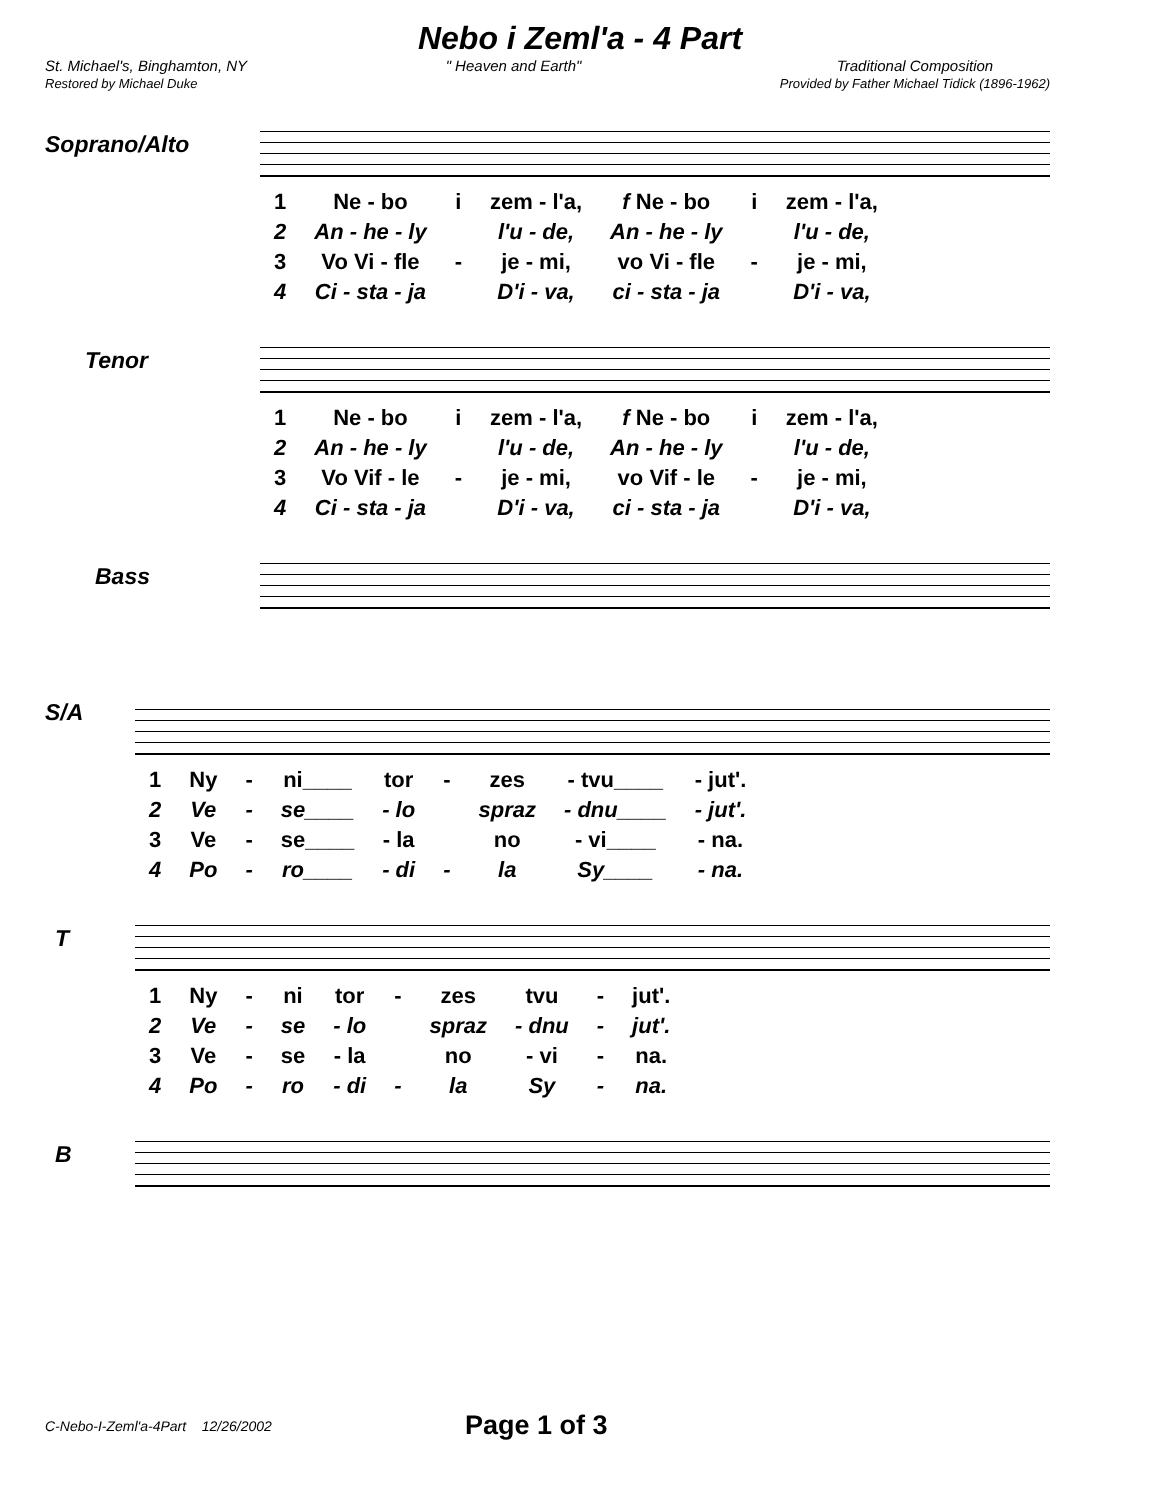Nebo i Zeml'a - 4 Part
St. Michael's, Binghamton, NY
Restored by Michael Duke
" Heaven and Earth" Traditional Composition
Provided by Father Michael Tidick (1896-1962)
Soprano/Alto
| 1 | Ne - bo | i | zem - l'a, | f Ne - bo | i | zem - l'a, |
| 2 | An - he - ly | | l'u - de, | An - he - ly | | l'u - de, |
| 3 | Vo Vi - fle | - | je - mi, | vo Vi - fle | - | je - mi, |
| 4 | Ci - sta - ja | | D'i - va, | ci - sta - ja | | D'i - va, |
Tenor
| 1 | Ne - bo | i | zem - l'a, | f Ne - bo | i | zem - l'a, |
| 2 | An - he - ly | | l'u - de, | An - he - ly | | l'u - de, |
| 3 | Vo Vif - le | - | je - mi, | vo Vif - le | - | je - mi, |
| 4 | Ci - sta - ja | | D'i - va, | ci - sta - ja | | D'i - va, |
Bass
S/A
| 1 | Ny | - | ni____ | tor | - | zes | - tvu____ | - jut'. |
| 2 | Ve | - | se____ | - lo | | spraz | - dnu____ | - jut'. |
| 3 | Ve | - | se____ | - la | | no | - vi____ | - na. |
| 4 | Po | - | ro____ | - di | - | la | Sy____ | - na. |
T
| 1 | Ny | - | ni | tor | - | zes | tvu | - | jut'. |
| 2 | Ve | - | se | - lo | | spraz | - dnu | - | jut'. |
| 3 | Ve | - | se | - la | | no | - vi | - | na. |
| 4 | Po | - | ro | - di | - | la | Sy | - | na. |
B
C-Nebo-I-Zeml'a-4Part 12/26/2002 Page 1 of 3